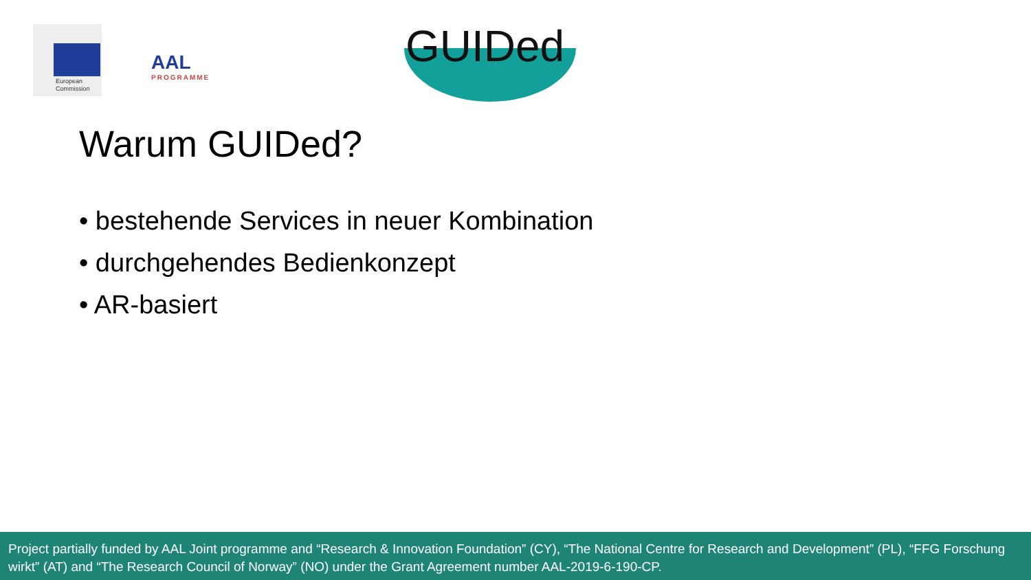European
Commission
AAL
PROGRAMME
GUIDed
Warum GUIDed?
• bestehende Services in neuer Kombination
• durchgehendes Bedienkonzept
• AR-basiert
Project partially funded by AAL Joint programme and “Research & Innovation Foundation” (CY), “The National Centre for Research and Development” (PL), “FFG Forschung wirkt” (AT) and “The Research Council of Norway” (NO) under the Grant Agreement number AAL-2019-6-190-CP.